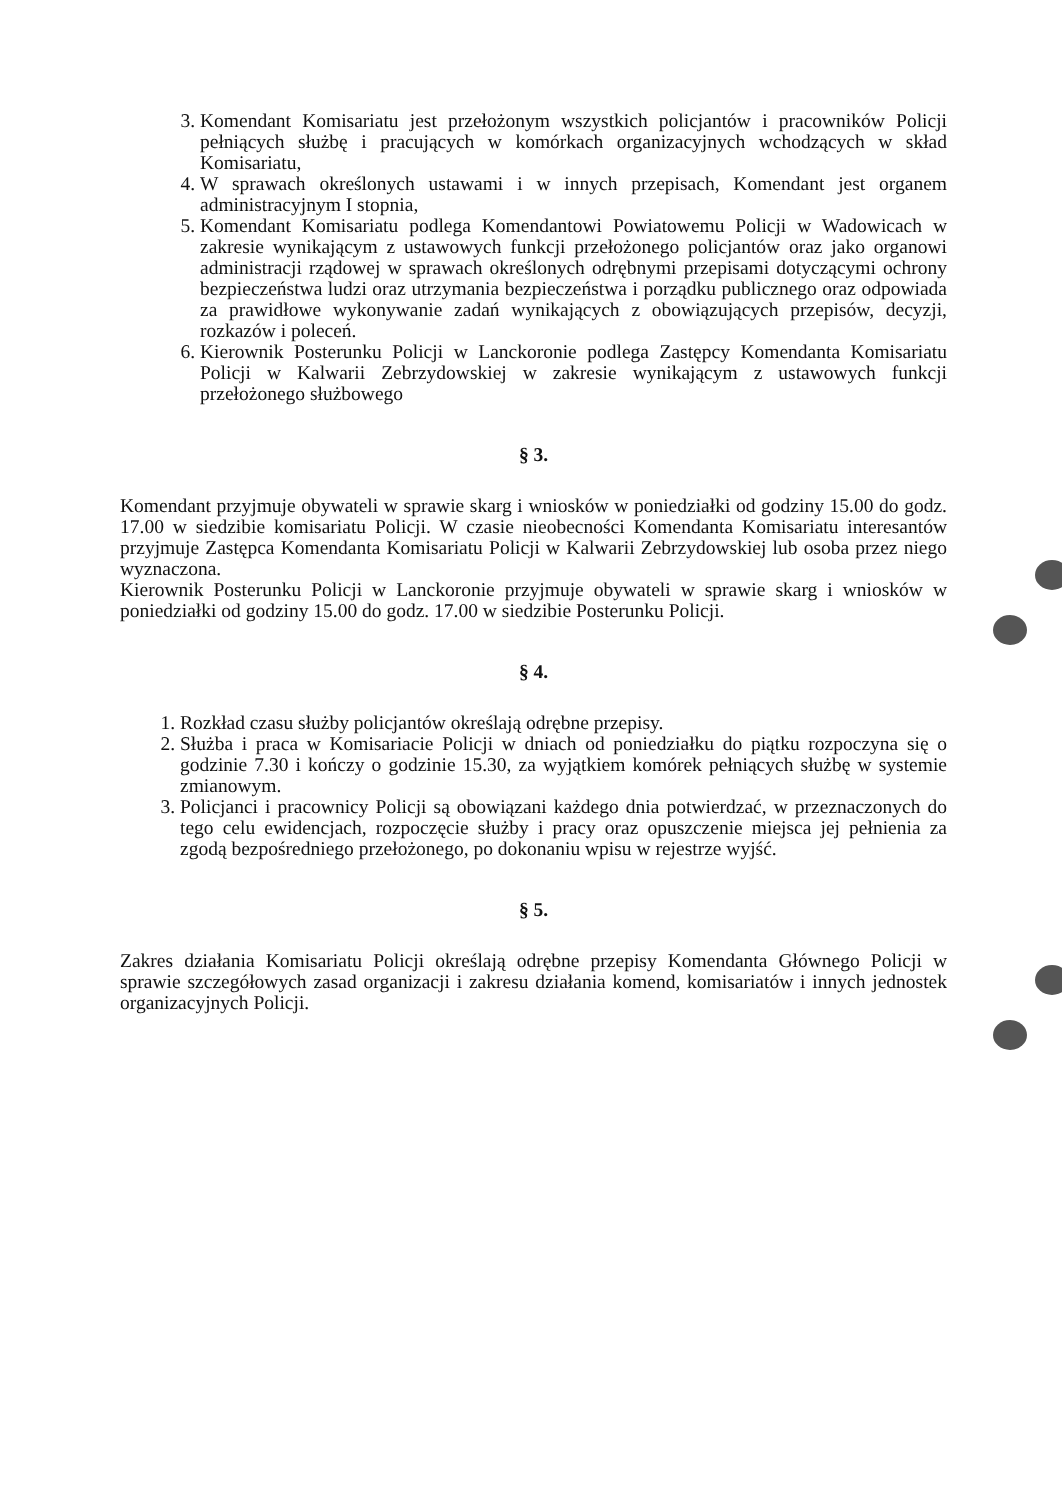3. Komendant Komisariatu jest przełożonym wszystkich policjantów i pracowników Policji pełniących służbę i pracujących w komórkach organizacyjnych wchodzących w skład Komisariatu,
4. W sprawach określonych ustawami i w innych przepisach, Komendant jest organem administracyjnym I stopnia,
5. Komendant Komisariatu podlega Komendantowi Powiatowemu Policji w Wadowicach w zakresie wynikającym z ustawowych funkcji przełożonego policjantów oraz jako organowi administracji rządowej w sprawach określonych odrębnymi przepisami dotyczącymi ochrony bezpieczeństwa ludzi oraz utrzymania bezpieczeństwa i porządku publicznego oraz odpowiada za prawidłowe wykonywanie zadań wynikających z obowiązujących przepisów, decyzji, rozkazów i poleceń.
6. Kierownik Posterunku Policji w Lanckoronie podlega Zastępcy Komendanta Komisariatu Policji w Kalwarii Zebrzydowskiej w zakresie wynikającym z ustawowych funkcji przełożonego służbowego
§ 3.
Komendant przyjmuje obywateli w sprawie skarg i wniosków w poniedziałki od godziny 15.00 do godz. 17.00 w siedzibie komisariatu Policji. W czasie nieobecności Komendanta Komisariatu interesantów przyjmuje Zastępca Komendanta Komisariatu Policji w Kalwarii Zebrzydowskiej lub osoba przez niego wyznaczona.
Kierownik Posterunku Policji w Lanckoronie przyjmuje obywateli w sprawie skarg i wniosków w poniedziałki od godziny 15.00 do godz. 17.00 w siedzibie Posterunku Policji.
§ 4.
1. Rozkład czasu służby policjantów określają odrębne przepisy.
2. Służba i praca w Komisariacie Policji w dniach od poniedziałku do piątku rozpoczyna się o godzinie 7.30 i kończy o godzinie 15.30, za wyjątkiem komórek pełniących służbę w systemie zmianowym.
3. Policjanci i pracownicy Policji są obowiązani każdego dnia potwierdzać, w przeznaczonych do tego celu ewidencjach, rozpoczęcie służby i pracy oraz opuszczenie miejsca jej pełnienia za zgodą bezpośredniego przełożonego, po dokonaniu wpisu w rejestrze wyjść.
§ 5.
Zakres działania Komisariatu Policji określają odrębne przepisy Komendanta Głównego Policji w sprawie szczegółowych zasad organizacji i zakresu działania komend, komisariatów i innych jednostek organizacyjnych Policji.